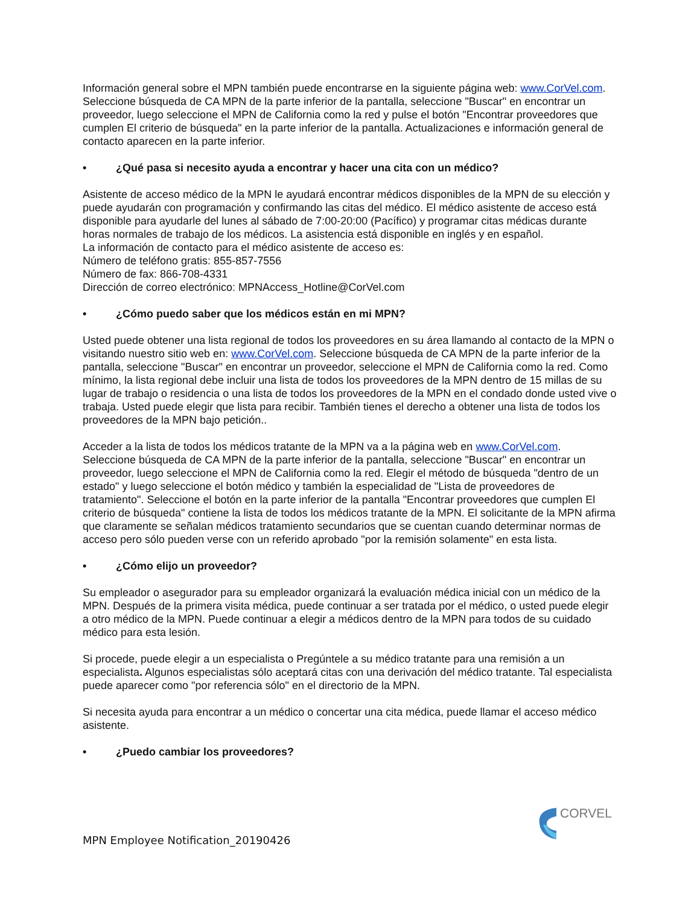Información general sobre el MPN también puede encontrarse en la siguiente página web: www.CorVel.com. Seleccione búsqueda de CA MPN de la parte inferior de la pantalla, seleccione "Buscar" en encontrar un proveedor, luego seleccione el MPN de California como la red y pulse el botón "Encontrar proveedores que cumplen El criterio de búsqueda" en la parte inferior de la pantalla. Actualizaciones e información general de contacto aparecen en la parte inferior.
• ¿Qué pasa si necesito ayuda a encontrar y hacer una cita con un médico?
Asistente de acceso médico de la MPN le ayudará encontrar médicos disponibles de la MPN de su elección y puede ayudarán con programación y confirmando las citas del médico. El médico asistente de acceso está disponible para ayudarle del lunes al sábado de 7:00-20:00 (Pacífico) y programar citas médicas durante horas normales de trabajo de los médicos. La asistencia está disponible en inglés y en español.
La información de contacto para el médico asistente de acceso es:
Número de teléfono gratis: 855-857-7556
Número de fax: 866-708-4331
Dirección de correo electrónico: MPNAccess_Hotline@CorVel.com
• ¿Cómo puedo saber que los médicos están en mi MPN?
Usted puede obtener una lista regional de todos los proveedores en su área llamando al contacto de la MPN o visitando nuestro sitio web en: www.CorVel.com. Seleccione búsqueda de CA MPN de la parte inferior de la pantalla, seleccione "Buscar" en encontrar un proveedor, seleccione el MPN de California como la red. Como mínimo, la lista regional debe incluir una lista de todos los proveedores de la MPN dentro de 15 millas de su lugar de trabajo o residencia o una lista de todos los proveedores de la MPN en el condado donde usted vive o trabaja. Usted puede elegir que lista para recibir. También tienes el derecho a obtener una lista de todos los proveedores de la MPN bajo petición..
Acceder a la lista de todos los médicos tratante de la MPN va a la página web en www.CorVel.com. Seleccione búsqueda de CA MPN de la parte inferior de la pantalla, seleccione "Buscar" en encontrar un proveedor, luego seleccione el MPN de California como la red. Elegir el método de búsqueda "dentro de un estado" y luego seleccione el botón médico y también la especialidad de "Lista de proveedores de tratamiento". Seleccione el botón en la parte inferior de la pantalla "Encontrar proveedores que cumplen El criterio de búsqueda" contiene la lista de todos los médicos tratante de la MPN. El solicitante de la MPN afirma que claramente se señalan médicos tratamiento secundarios que se cuentan cuando determinar normas de acceso pero sólo pueden verse con un referido aprobado "por la remisión solamente" en esta lista.
• ¿Cómo elijo un proveedor?
Su empleador o asegurador para su empleador organizará la evaluación médica inicial con un médico de la MPN. Después de la primera visita médica, puede continuar a ser tratada por el médico, o usted puede elegir a otro médico de la MPN. Puede continuar a elegir a médicos dentro de la MPN para todos de su cuidado médico para esta lesión.
Si procede, puede elegir a un especialista o Pregúntele a su médico tratante para una remisión a un especialista. Algunos especialistas sólo aceptará citas con una derivación del médico tratante. Tal especialista puede aparecer como "por referencia sólo" en el directorio de la MPN.
Si necesita ayuda para encontrar a un médico o concertar una cita médica, puede llamar el acceso médico asistente.
• ¿Puedo cambiar los proveedores?
MPN Employee Notification_20190426
CORVEL